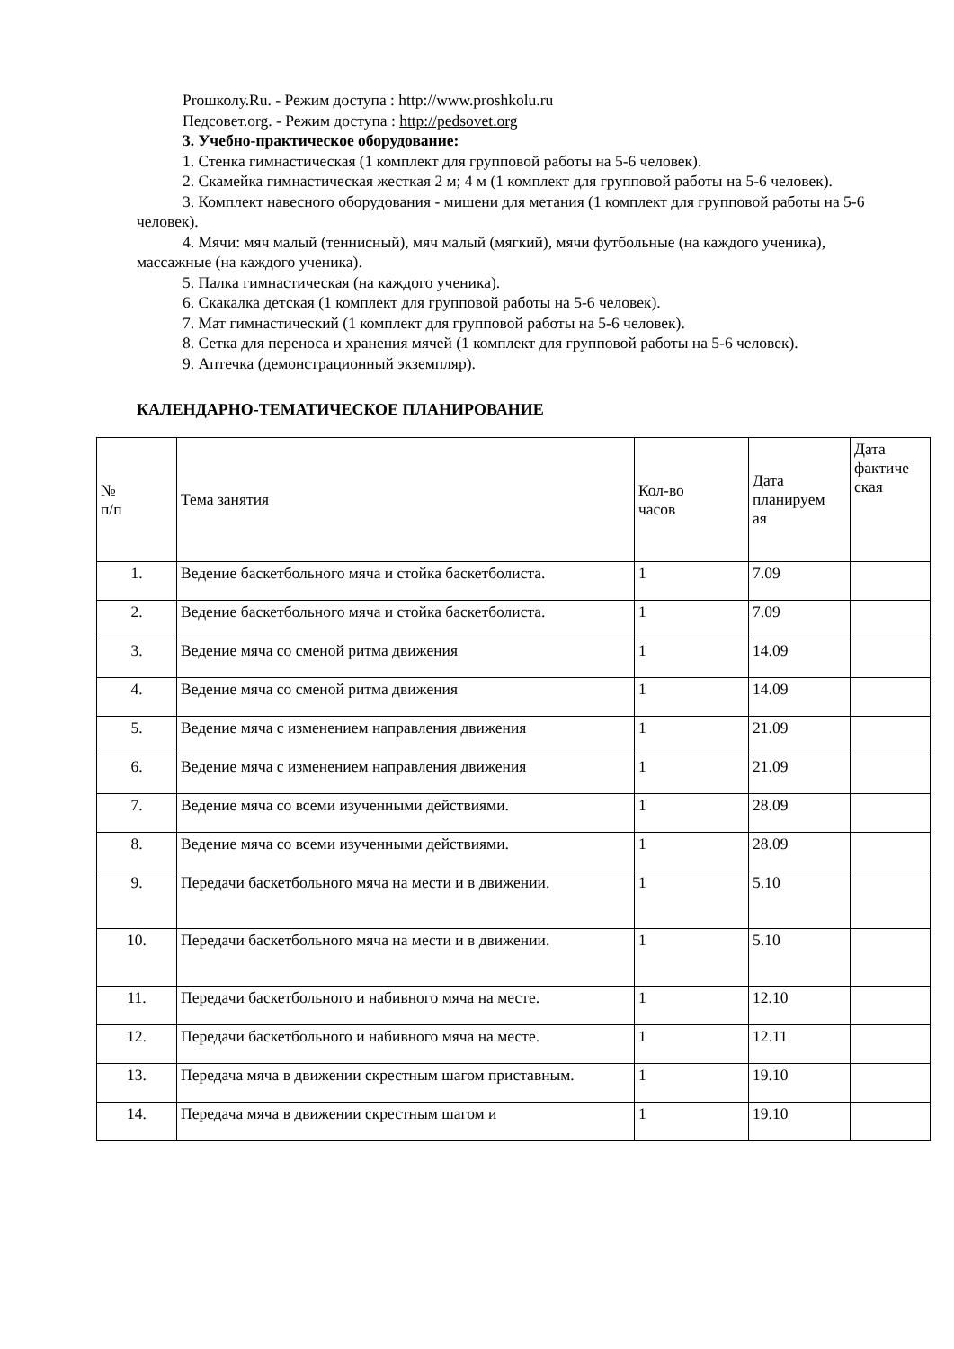Prошколу.Ru. - Режим доступа : http://www.proshkolu.ru
Педсовет.org. - Режим доступа : http://pedsovet.org
3. Учебно-практическое оборудование:
1. Стенка гимнастическая (1 комплект для групповой работы на 5-6 человек).
2. Скамейка гимнастическая жесткая 2 м; 4 м (1 комплект для групповой работы на 5-6 человек).
3. Комплект навесного оборудования - мишени для метания (1 комплект для групповой работы на 5-6 человек).
4. Мячи: мяч малый (теннисный), мяч малый (мягкий), мячи футбольные (на каждого ученика), массажные (на каждого ученика).
5. Палка гимнастическая (на каждого ученика).
6. Скакалка детская (1 комплект для групповой работы на 5-6 человек).
7. Мат гимнастический (1 комплект для групповой работы на 5-6 человек).
8. Сетка для переноса и хранения мячей (1 комплект для групповой работы на 5-6 человек).
9. Аптечка (демонстрационный экземпляр).
КАЛЕНДАРНО-ТЕМАТИЧЕСКОЕ ПЛАНИРОВАНИЕ
| № п/п | Тема занятия | Кол-во часов | Дата планируем ая | Дата фактиче ская |
| 1. | Ведение баскетбольного мяча и стойка баскетболиста. | 1 | 7.09 | |
| 2. | Ведение баскетбольного мяча и стойка баскетболиста. | 1 | 7.09 | |
| 3. | Ведение мяча со сменой ритма движения | 1 | 14.09 | |
| 4. | Ведение мяча со сменой ритма движения | 1 | 14.09 | |
| 5. | Ведение мяча с изменением направления движения | 1 | 21.09 | |
| 6. | Ведение мяча с изменением направления движения | 1 | 21.09 | |
| 7. | Ведение мяча со всеми изученными действиями. | 1 | 28.09 | |
| 8. | Ведение мяча со всеми изученными действиями. | 1 | 28.09 | |
| 9. | Передачи баскетбольного мяча на мести и в движении. | 1 | 5.10 | |
| 10. | Передачи баскетбольного мяча на мести и в движении. | 1 | 5.10 | |
| 11. | Передачи баскетбольного и набивного мяча на месте. | 1 | 12.10 | |
| 12. | Передачи баскетбольного и набивного мяча на месте. | 1 | 12.11 | |
| 13. | Передача мяча в движении скрестным шагом приставным. | 1 | 19.10 | |
| 14. | Передача мяча в движении скрестным шагом и | 1 | 19.10 | |